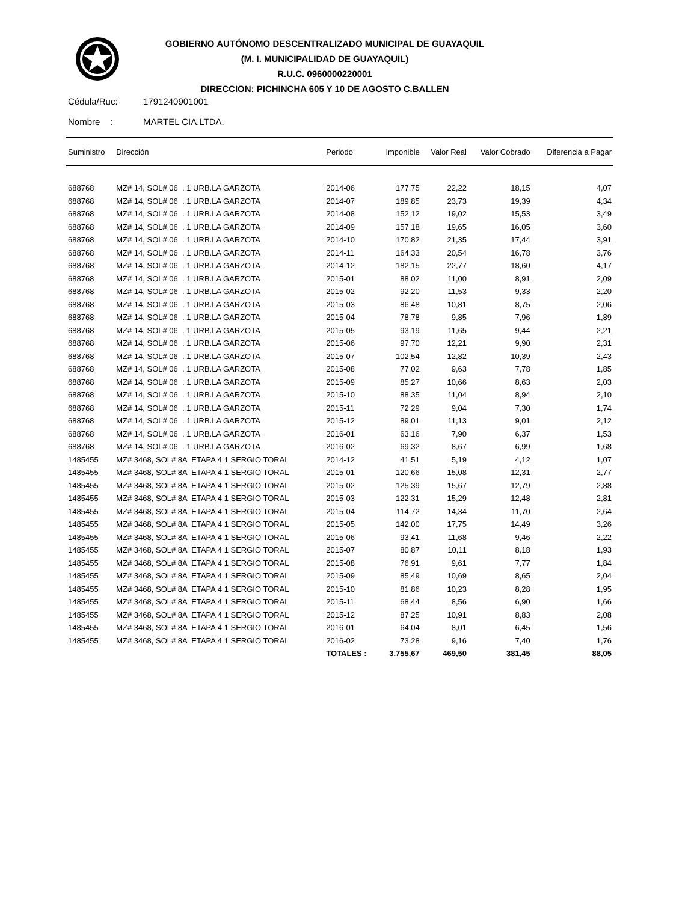GOBIERNO AUTÓNOMO DESCENTRALIZADO MUNICIPAL DE GUAYAQUIL
(M. I. MUNICIPALIDAD DE GUAYAQUIL)
R.U.C. 0960000220001
DIRECCION: PICHINCHA 605 Y 10 DE AGOSTO C.BALLEN
Cédula/Ruc: 1791240901001
Nombre : MARTEL CIA.LTDA.
| Suministro | Dirección | Periodo | Imponible | Valor Real | Valor Cobrado | Diferencia a Pagar |
| --- | --- | --- | --- | --- | --- | --- |
| 688768 | MZ# 14, SOL# 06 . 1 URB.LA GARZOTA | 2014-06 | 177,75 | 22,22 | 18,15 | 4,07 |
| 688768 | MZ# 14, SOL# 06 . 1 URB.LA GARZOTA | 2014-07 | 189,85 | 23,73 | 19,39 | 4,34 |
| 688768 | MZ# 14, SOL# 06 . 1 URB.LA GARZOTA | 2014-08 | 152,12 | 19,02 | 15,53 | 3,49 |
| 688768 | MZ# 14, SOL# 06 . 1 URB.LA GARZOTA | 2014-09 | 157,18 | 19,65 | 16,05 | 3,60 |
| 688768 | MZ# 14, SOL# 06 . 1 URB.LA GARZOTA | 2014-10 | 170,82 | 21,35 | 17,44 | 3,91 |
| 688768 | MZ# 14, SOL# 06 . 1 URB.LA GARZOTA | 2014-11 | 164,33 | 20,54 | 16,78 | 3,76 |
| 688768 | MZ# 14, SOL# 06 . 1 URB.LA GARZOTA | 2014-12 | 182,15 | 22,77 | 18,60 | 4,17 |
| 688768 | MZ# 14, SOL# 06 . 1 URB.LA GARZOTA | 2015-01 | 88,02 | 11,00 | 8,91 | 2,09 |
| 688768 | MZ# 14, SOL# 06 . 1 URB.LA GARZOTA | 2015-02 | 92,20 | 11,53 | 9,33 | 2,20 |
| 688768 | MZ# 14, SOL# 06 . 1 URB.LA GARZOTA | 2015-03 | 86,48 | 10,81 | 8,75 | 2,06 |
| 688768 | MZ# 14, SOL# 06 . 1 URB.LA GARZOTA | 2015-04 | 78,78 | 9,85 | 7,96 | 1,89 |
| 688768 | MZ# 14, SOL# 06 . 1 URB.LA GARZOTA | 2015-05 | 93,19 | 11,65 | 9,44 | 2,21 |
| 688768 | MZ# 14, SOL# 06 . 1 URB.LA GARZOTA | 2015-06 | 97,70 | 12,21 | 9,90 | 2,31 |
| 688768 | MZ# 14, SOL# 06 . 1 URB.LA GARZOTA | 2015-07 | 102,54 | 12,82 | 10,39 | 2,43 |
| 688768 | MZ# 14, SOL# 06 . 1 URB.LA GARZOTA | 2015-08 | 77,02 | 9,63 | 7,78 | 1,85 |
| 688768 | MZ# 14, SOL# 06 . 1 URB.LA GARZOTA | 2015-09 | 85,27 | 10,66 | 8,63 | 2,03 |
| 688768 | MZ# 14, SOL# 06 . 1 URB.LA GARZOTA | 2015-10 | 88,35 | 11,04 | 8,94 | 2,10 |
| 688768 | MZ# 14, SOL# 06 . 1 URB.LA GARZOTA | 2015-11 | 72,29 | 9,04 | 7,30 | 1,74 |
| 688768 | MZ# 14, SOL# 06 . 1 URB.LA GARZOTA | 2015-12 | 89,01 | 11,13 | 9,01 | 2,12 |
| 688768 | MZ# 14, SOL# 06 . 1 URB.LA GARZOTA | 2016-01 | 63,16 | 7,90 | 6,37 | 1,53 |
| 688768 | MZ# 14, SOL# 06 . 1 URB.LA GARZOTA | 2016-02 | 69,32 | 8,67 | 6,99 | 1,68 |
| 1485455 | MZ# 3468, SOL# 8A ETAPA 4 1 SERGIO TORAL | 2014-12 | 41,51 | 5,19 | 4,12 | 1,07 |
| 1485455 | MZ# 3468, SOL# 8A ETAPA 4 1 SERGIO TORAL | 2015-01 | 120,66 | 15,08 | 12,31 | 2,77 |
| 1485455 | MZ# 3468, SOL# 8A ETAPA 4 1 SERGIO TORAL | 2015-02 | 125,39 | 15,67 | 12,79 | 2,88 |
| 1485455 | MZ# 3468, SOL# 8A ETAPA 4 1 SERGIO TORAL | 2015-03 | 122,31 | 15,29 | 12,48 | 2,81 |
| 1485455 | MZ# 3468, SOL# 8A ETAPA 4 1 SERGIO TORAL | 2015-04 | 114,72 | 14,34 | 11,70 | 2,64 |
| 1485455 | MZ# 3468, SOL# 8A ETAPA 4 1 SERGIO TORAL | 2015-05 | 142,00 | 17,75 | 14,49 | 3,26 |
| 1485455 | MZ# 3468, SOL# 8A ETAPA 4 1 SERGIO TORAL | 2015-06 | 93,41 | 11,68 | 9,46 | 2,22 |
| 1485455 | MZ# 3468, SOL# 8A ETAPA 4 1 SERGIO TORAL | 2015-07 | 80,87 | 10,11 | 8,18 | 1,93 |
| 1485455 | MZ# 3468, SOL# 8A ETAPA 4 1 SERGIO TORAL | 2015-08 | 76,91 | 9,61 | 7,77 | 1,84 |
| 1485455 | MZ# 3468, SOL# 8A ETAPA 4 1 SERGIO TORAL | 2015-09 | 85,49 | 10,69 | 8,65 | 2,04 |
| 1485455 | MZ# 3468, SOL# 8A ETAPA 4 1 SERGIO TORAL | 2015-10 | 81,86 | 10,23 | 8,28 | 1,95 |
| 1485455 | MZ# 3468, SOL# 8A ETAPA 4 1 SERGIO TORAL | 2015-11 | 68,44 | 8,56 | 6,90 | 1,66 |
| 1485455 | MZ# 3468, SOL# 8A ETAPA 4 1 SERGIO TORAL | 2015-12 | 87,25 | 10,91 | 8,83 | 2,08 |
| 1485455 | MZ# 3468, SOL# 8A ETAPA 4 1 SERGIO TORAL | 2016-01 | 64,04 | 8,01 | 6,45 | 1,56 |
| 1485455 | MZ# 3468, SOL# 8A ETAPA 4 1 SERGIO TORAL | 2016-02 | 73,28 | 9,16 | 7,40 | 1,76 |
| | | TOTALES : | 3.755,67 | 469,50 | 381,45 | 88,05 |